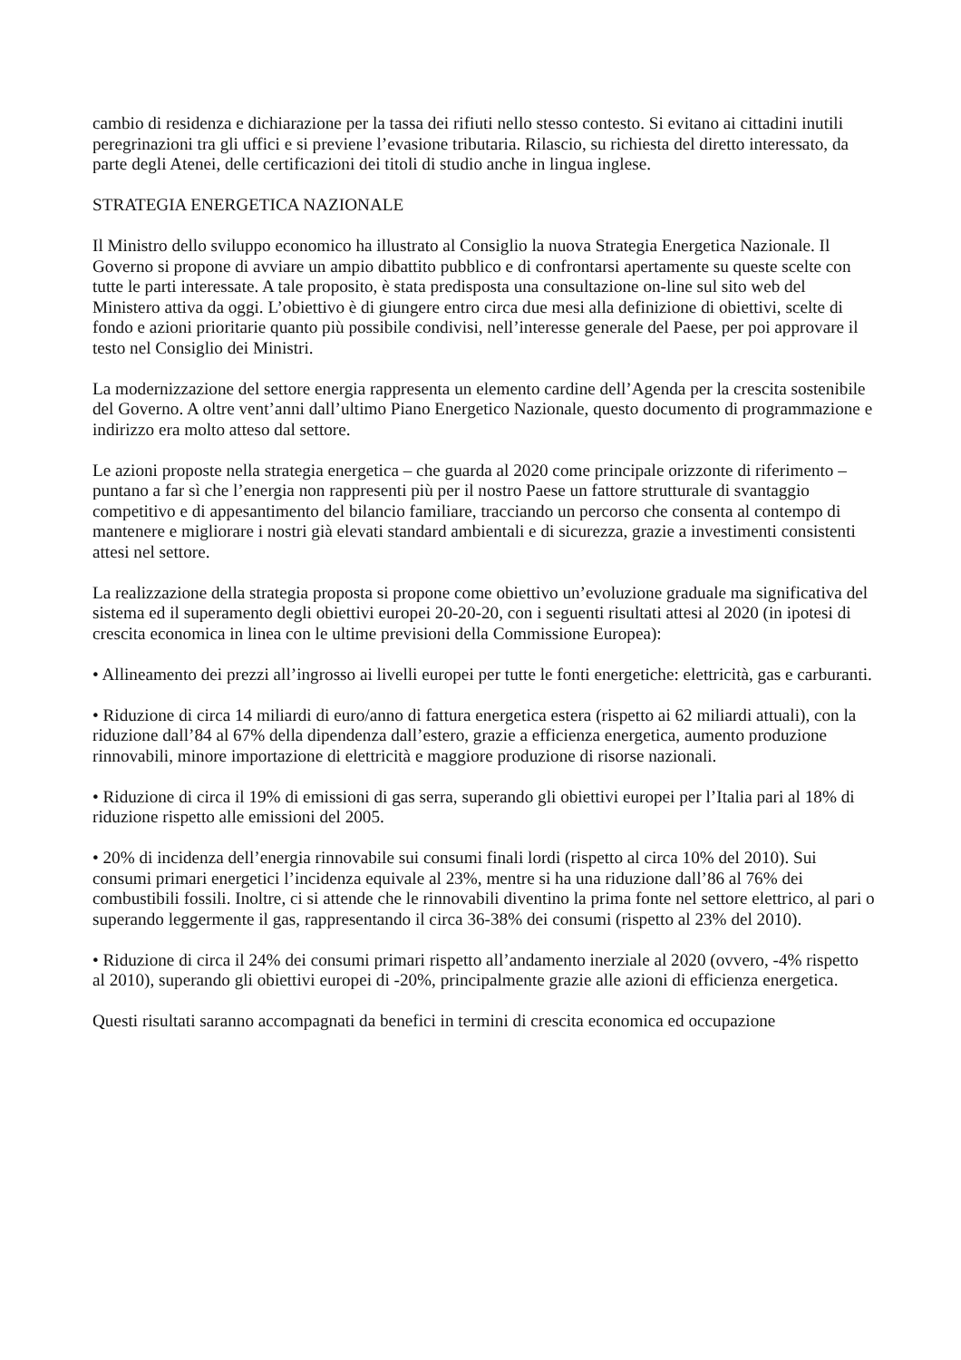cambio di residenza e dichiarazione per la tassa dei rifiuti nello stesso contesto. Si evitano ai cittadini inutili peregrinazioni tra gli uffici e si previene l’evasione tributaria. Rilascio, su richiesta del diretto interessato, da parte degli Atenei, delle certificazioni dei titoli di studio anche in lingua inglese.
STRATEGIA ENERGETICA NAZIONALE
Il Ministro dello sviluppo economico ha illustrato al Consiglio la nuova Strategia Energetica Nazionale. Il Governo si propone di avviare un ampio dibattito pubblico e di confrontarsi apertamente su queste scelte con tutte le parti interessate. A tale proposito, è stata predisposta una consultazione on-line sul sito web del Ministero attiva da oggi. L’obiettivo è di giungere entro circa due mesi alla definizione di obiettivi, scelte di fondo e azioni prioritarie quanto più possibile condivisi, nell’interesse generale del Paese, per poi approvare il testo nel Consiglio dei Ministri.
La modernizzazione del settore energia rappresenta un elemento cardine dell’Agenda per la crescita sostenibile del Governo. A oltre vent’anni dall’ultimo Piano Energetico Nazionale, questo documento di programmazione e indirizzo era molto atteso dal settore.
Le azioni proposte nella strategia energetica – che guarda al 2020 come principale orizzonte di riferimento – puntano a far sì che l’energia non rappresenti più per il nostro Paese un fattore strutturale di svantaggio competitivo e di appesantimento del bilancio familiare, tracciando un percorso che consenta al contempo di mantenere e migliorare i nostri già elevati standard ambientali e di sicurezza, grazie a investimenti consistenti attesi nel settore.
La realizzazione della strategia proposta si propone come obiettivo un’evoluzione graduale ma significativa del sistema ed il superamento degli obiettivi europei 20-20-20, con i seguenti risultati attesi al 2020 (in ipotesi di crescita economica in linea con le ultime previsioni della Commissione Europea):
• Allineamento dei prezzi all’ingrosso ai livelli europei per tutte le fonti energetiche: elettricità, gas e carburanti.
• Riduzione di circa 14 miliardi di euro/anno di fattura energetica estera (rispetto ai 62 miliardi attuali), con la riduzione dall’84 al 67% della dipendenza dall’estero, grazie a efficienza energetica, aumento produzione rinnovabili, minore importazione di elettricità e maggiore produzione di risorse nazionali.
• Riduzione di circa il 19% di emissioni di gas serra, superando gli obiettivi europei per l’Italia pari al 18% di riduzione rispetto alle emissioni del 2005.
• 20% di incidenza dell’energia rinnovabile sui consumi finali lordi (rispetto al circa 10% del 2010). Sui consumi primari energetici l’incidenza equivale al 23%, mentre si ha una riduzione dall’86 al 76% dei combustibili fossili. Inoltre, ci si attende che le rinnovabili diventino la prima fonte nel settore elettrico, al pari o superando leggermente il gas, rappresentando il circa 36-38% dei consumi (rispetto al 23% del 2010).
• Riduzione di circa il 24% dei consumi primari rispetto all’andamento inerziale al 2020 (ovvero, -4% rispetto al 2010), superando gli obiettivi europei di -20%, principalmente grazie alle azioni di efficienza energetica.
Questi risultati saranno accompagnati da benefici in termini di crescita economica ed occupazione